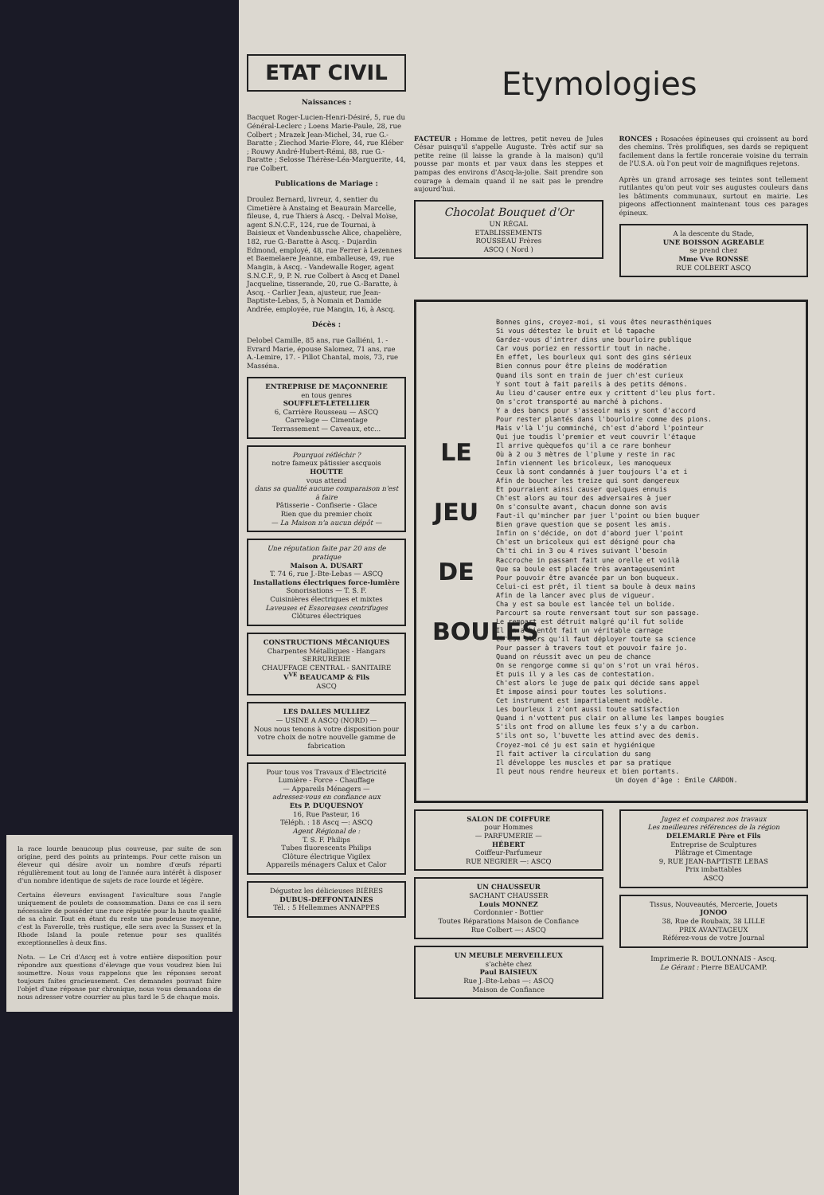la race lourde beaucoup plus couveuse, par suite de son origine, perd des points au printemps. Pour cette raison un éleveur qui désire avoir un nombre d'œufs réparti régulièrement tout au long de l'année aura intérêt à disposer d'un nombre identique de sujets de race lourde et légère.
Certains éleveurs envisagent l'aviculture sous l'angle uniquement de poulets de consommation. Dans ce cas il sera nécessaire de posséder une race réputée pour la haute qualité de sa chair. Tout en étant du reste une pondeuse moyenne, c'est la Faverolle, très rustique, elle sera avec la Sussex et la Rhode Island la poule retenue pour ses qualités exceptionnelles à deux fins.
Nota. — Le Cri d'Ascq est à votre entière disposition pour répondre aux questions d'élevage que vous voudrez bien lui soumettre. Nous vous rappelons que les réponses seront toujours faites gracieusement. Ces demandes pouvant faire l'objet d'une réponse par chronique, nous vous demandons de nous adresser votre courrier au plus tard le 5 de chaque mois.
ETAT CIVIL
Naissances :
Bacquet Roger-Lucien-Henri-Désiré, 5, rue du Général-Leclerc ; Loens Marie-Paule, 28, rue Colbert ; Mrazek Jean-Michel, 34, rue G.-Baratte ; Ziechod Marie-Flore, 44, rue Kléber ; Rouwy André-Hubert-Rémi, 88, rue G.-Baratte ; Selosse Thérèse-Léa-Marguerite, 44, rue Colbert.
Publications de Mariage :
Droulez Bernard, livreur, 4, sentier du Cimetière à Anstaing et Beaurain Marcelle, fileuse, 4, rue Thiers à Ascq. - Delval Moïse, agent S.N.C.F., 124, rue de Tournai, à Baisieux et Vandenbussche Alice, chapelière, 182, rue G.-Baratte à Ascq. - Dujardin Edmond, employé, 48, rue Ferrer à Lezennes et Baemelaere Jeanne, emballeuse, 49, rue Mangin, à Ascq. - Vandewalle Roger, agent S.N.C.F., 9, P. N. rue Colbert à Ascq et Danel Jacqueline, tisserande, 20, rue G.-Baratte, à Ascq. - Carlier Jean, ajusteur, rue Jean-Baptiste-Lebas, 5, à Nomain et Damide Andrée, employée, rue Mangin, 16, à Ascq.
Décès :
Delobel Camille, 85 ans, rue Galliéni, 1. - Evrard Marie, épouse Salomez, 71 ans, rue A.-Lemire, 17. - Pillot Chantal, mois, 73, rue Masséna.
ENTREPRISE DE MAÇONNERIE
en tous genres
SOUFFLET-LETELLIER
6, Carrière Rousseau — ASCQ
Carrelage — Cimentage
Terrassement — Caveaux, etc...
Pourquoi réfléchir ?
notre fameux pâtissier ascquois
HOUTTE
vous attend
dans sa qualité aucune comparaison n'est à faire
Pâtisserie - Confiserie - Glace
Rien que du premier choix
— La Maison n'a aucun dépôt —
Une réputation faite par 20 ans de pratique
Maison A. DUSART
T. 74 6, rue J.-Bte-Lebas — ASCQ
Installations électriques force-lumière
Sonorisations — T. S. F.
Cuisinières électriques et mixtes
Laveuses et Essoreuses centrifuges
Clôtures électriques
CONSTRUCTIONS MÉCANIQUES
Charpentes Métalliques - Hangars
SERRURERIE
CHAUFFAGE CENTRAL - SANITAIRE
V<sup>VE</sup> BEAUCAMP & Fils
ASCQ
LES DALLES MULLIEZ
— USINE A ASCQ (NORD) —
Nous nous tenons à votre disposition pour votre choix de notre nouvelle gamme de fabrication
Pour tous vos Travaux d'Electricité
Lumière - Force - Chauffage
— Appareils Ménagers —
adressez-vous en confiance aux
Ets P. DUQUESNOY
16, Rue Pasteur, 16
Téléph. : 18 Ascq —: ASCQ
Agent Régional de :
T. S. F. Philips
Tubes fluorescents Philips
Clôture électrique Vigilex
Appareils ménagers Calux et Calor
Dégustez les délicieuses BIÈRES
DUBUS-DEFFONTAINES
Tél. : 5 Hellemmes ANNAPPES
Etymologies
FACTEUR : Homme de lettres, petit neveu de Jules César puisqu'il s'appelle Auguste. Très actif sur sa petite reine (il laisse la grande à la maison) qu'il pousse par monts et par vaux dans les steppes et pampas des environs d'Ascq-la-jolie. Sait prendre son courage à demain quand il ne sait pas le prendre aujourd'hui.
Chocolat Bouquet d'Or
UN RÉGAL
ETABLISSEMENTS
ROUSSEAU Frères
ASCQ ( Nord )
RONCES : Rosacées épineuses qui croissent au bord des chemins. Très prolifiques, ses dards se repiquent facilement dans la fertile ronceraie voisine du terrain de l'U.S.A. où l'on peut voir de magnifiques rejetons.
Après un grand arrosage ses teintes sont tellement rutilantes qu'on peut voir ses augustes couleurs dans les bâtiments communaux, surtout en mairie. Les pigeons affectionnent maintenant tous ces parages épineux.
A la descente du Stade,
UNE BOISSON AGREABLE
se prend chez
Mme Vve RONSSE
RUE COLBERT ASCQ
LE
JEU
DE
BOULES
Bonnes gins, croyez-moi, si vous êtes neurasthéniques
Si vous détestez le bruit et lé tapache
Gardez-vous d'intrer dins une bourloire publique
Car vous poriez en ressortir tout in nache.
En effet, les bourleux qui sont des gins sérieux
Bien connus pour être pleins de modération
Quand ils sont en train de juer ch'est curieux
Y sont tout à fait pareils à des petits démons.
Au lieu d'causer entre eux y crittent d'leu plus fort.
On s'crot transporté au marché à pichons.
Y a des bancs pour s'asseoir mais y sont d'accord
Pour rester plantés dans l'bourloire comme des pions.
Mais v'là l'ju comminché, ch'est d'abord l'pointeur
Qui jue toudis l'premier et veut couvrir l'étaque
Il arrive quèquefos qu'il a ce rare bonheur
Où à 2 ou 3 mètres de l'plume y reste in rac
Infin viennent les bricoleux, les manoqueux
Ceux là sont condamnés à juer toujours l'a et i
Afin de boucher les treize qui sont dangereux
Et pourraient ainsi causer quelques ennuis
Ch'est alors au tour des adversaires à juer
On s'consulte avant, chacun donne son avis
Faut-il qu'mincher par juer l'point ou bien buquer
Bien grave question que se posent les amis.
Infin on s'décide, on dot d'abord juer l'point
Ch'est un bricoleux qui est désigné pour cha
Ch'ti chi in 3 ou 4 rives suivant l'besoin
Raccroche in passant fait une orelle et voilà
Que sa boule est placée très avantageusemint
Pour pouvoir être avancée par un bon buqueux.
Celui-ci est prêt, il tient sa boule à deux mains
Afin de la lancer avec plus de vigueur.
Cha y est sa boule est lancée tel un bolide.
Parcourt sa route renversant tout sur son passage.
Le rempart est détruit malgré qu'il fut solide
Il en a bientôt fait un véritable carnage
Ch'est alors qu'il faut déployer toute sa science
Pour passer à travers tout et pouvoir faire jo.
Quand on réussit avec un peu de chance
On se rengorge comme si qu'on s'rot un vrai héros.
Et puis il y a les cas de contestation.
Ch'est alors le juge de paix qui décide sans appel
Et impose ainsi pour toutes les solutions.
Cet instrument est impartialement modèle.
Les bourleux i z'ont aussi toute satisfaction
Quand i n'vottent pus clair on allume les lampes bougies
S'ils ont frod on allume les feux s'y a du carbon.
S'ils ont so, l'buvette les attind avec des demis.
Croyez-moi cé ju est sain et hygiénique
Il fait activer la circulation du sang
Il développe les muscles et par sa pratique
Il peut nous rendre heureux et bien portants.
Un doyen d'âge : Emile CARDON.
SALON DE COIFFURE
pour Hommes
— PARFUMERIE —
HÉBERT
Coiffeur-Parfumeur
RUE NEGRIER —: ASCQ
UN CHAUSSEUR
SACHANT CHAUSSER
Louis MONNEZ
Cordonnier - Bottier
Toutes Réparations Maison de Confiance
Rue Colbert —: ASCQ
UN MEUBLE MERVEILLEUX
s'achète chez
Paul BAISIEUX
Rue J.-Bte-Lebas —: ASCQ
Maison de Confiance
Jugez et comparez nos travaux
Les meilleures références de la région
DELEMARLE Père et Fils
Entreprise de Sculptures
Plâtrage et Cimentage
9, RUE JEAN-BAPTISTE LEBAS
Prix imbattables
ASCQ
Tissus, Nouveautés, Mercerie, Jouets
JONOO
38, Rue de Roubaix, 38 LILLE
PRIX AVANTAGEUX
Référez-vous de votre Journal
Imprimerie R. BOULONNAIS - Ascq.
Le Gérant : Pierre BEAUCAMP.